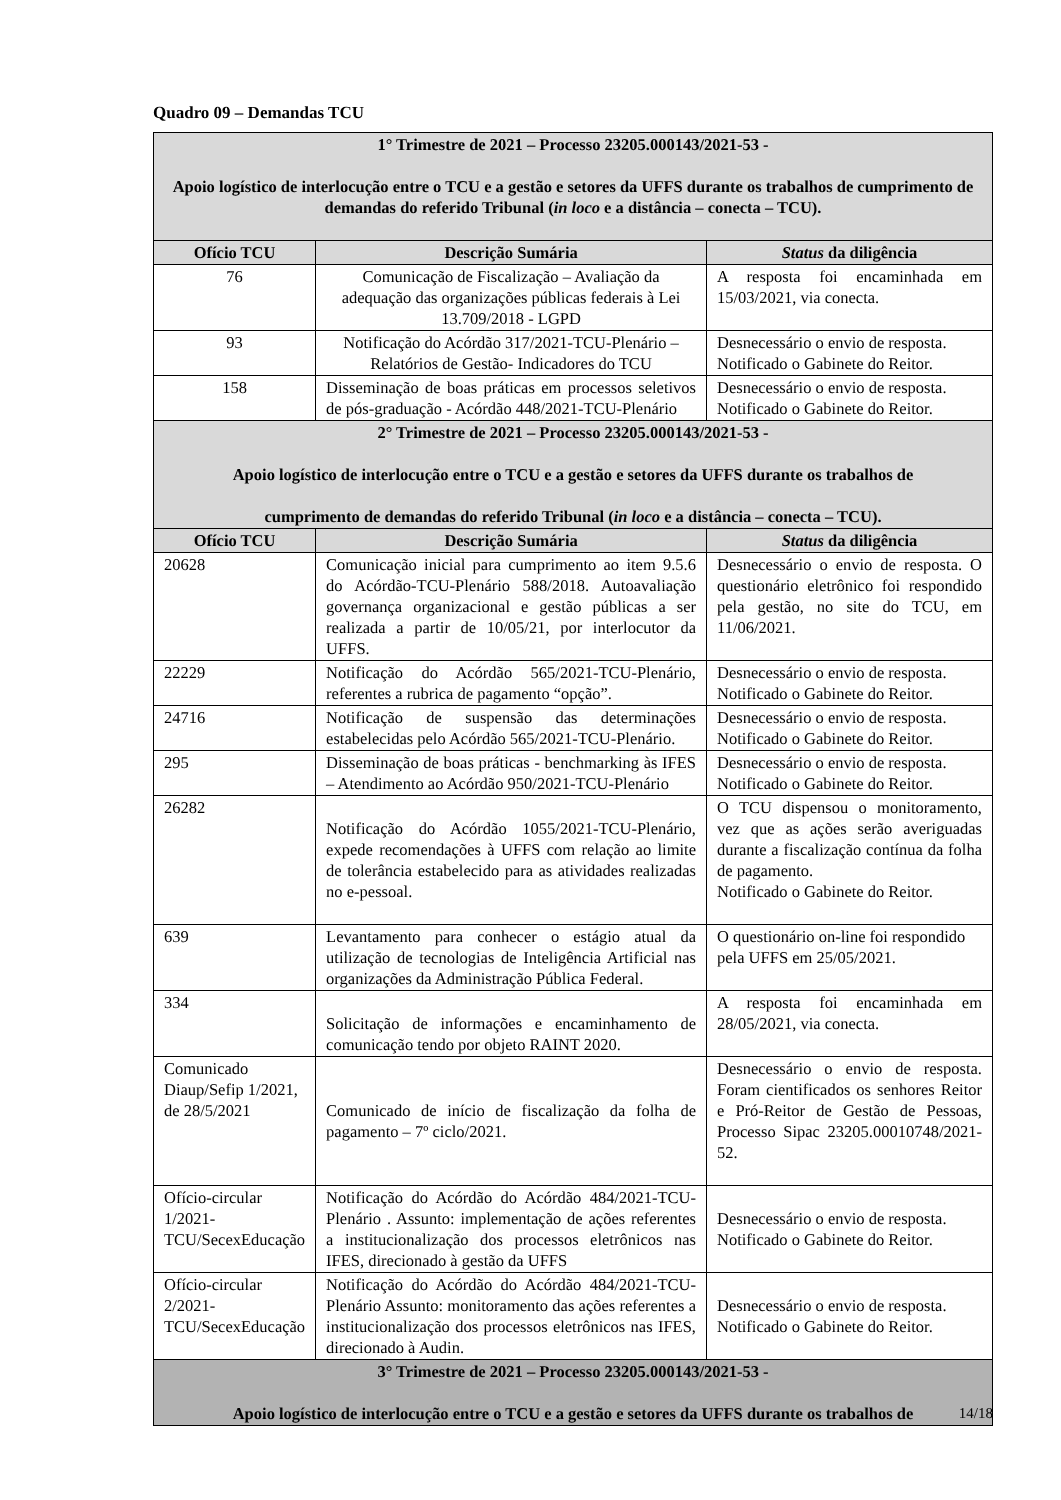Quadro 09 – Demandas TCU
| 1° Trimestre de 2021 – Processo 23205.000143/2021-53 - Apoio logístico de interlocução entre o TCU e a gestão e setores da UFFS durante os trabalhos de cumprimento de demandas do referido Tribunal ( in loco e a distância – conecta – TCU). | | |
| Ofício TCU | Descrição Sumária | Status da diligência |
| 76 | Comunicação de Fiscalização – Avaliação da adequação das organizações públicas federais à Lei 13.709/2018 - LGPD | A resposta foi encaminhada em 15/03/2021, via conecta. |
| 93 | Notificação do Acórdão 317/2021-TCU-Plenário – Relatórios de Gestão- Indicadores do TCU | Desnecessário o envio de resposta. Notificado o Gabinete do Reitor. |
| 158 | Disseminação de boas práticas em processos seletivos de pós-graduação - Acórdão 448/2021-TCU-Plenário | Desnecessário o envio de resposta. Notificado o Gabinete do Reitor. |
| 2° Trimestre de 2021 – Processo 23205.000143/2021-53 - Apoio logístico de interlocução entre o TCU e a gestão e setores da UFFS durante os trabalhos de cumprimento de demandas do referido Tribunal ( in loco e a distância – conecta – TCU). | | |
| Ofício TCU | Descrição Sumária | Status da diligência |
| 20628 | Comunicação inicial para cumprimento ao item 9.5.6 do Acórdão-TCU-Plenário 588/2018. Autoavaliação governança organizacional e gestão públicas a ser realizada a partir de 10/05/21, por interlocutor da UFFS. | Desnecessário o envio de resposta. O questionário eletrônico foi respondido pela gestão, no site do TCU, em 11/06/2021. |
| 22229 | Notificação do Acórdão 565/2021-TCU-Plenário, referentes a rubrica de pagamento “opção”. | Desnecessário o envio de resposta. Notificado o Gabinete do Reitor. |
| 24716 | Notificação de suspensão das determinações estabelecidas pelo Acórdão 565/2021-TCU-Plenário. | Desnecessário o envio de resposta. Notificado o Gabinete do Reitor. |
| 295 | Disseminação de boas práticas - benchmarking às IFES – Atendimento ao Acórdão 950/2021-TCU-Plenário | Desnecessário o envio de resposta. Notificado o Gabinete do Reitor. |
| 26282 | Notificação do Acórdão 1055/2021-TCU-Plenário, expede recomendações à UFFS com relação ao limite de tolerância estabelecido para as atividades realizadas no e-pessoal. | O TCU dispensou o monitoramento, vez que as ações serão averiguadas durante a fiscalização contínua da folha de pagamento. Notificado o Gabinete do Reitor. |
| 639 | Levantamento para conhecer o estágio atual da utilização de tecnologias de Inteligência Artificial nas organizações da Administração Pública Federal. | O questionário on-line foi respondido pela UFFS em 25/05/2021. |
| 334 | Solicitação de informações e encaminhamento de comunicação tendo por objeto RAINT 2020. | A resposta foi encaminhada em 28/05/2021, via conecta. |
| Comunicado Diaup/Sefip 1/2021, de 28/5/2021 | Comunicado de início de fiscalização da folha de pagamento – 7º ciclo/2021. | Desnecessário o envio de resposta. Foram cientificados os senhores Reitor e Pró-Reitor de Gestão de Pessoas, Processo Sipac 23205.00010748/2021-52. |
| Ofício-circular 1/2021-TCU/SecexEducação | Notificação do Acórdão do Acórdão 484/2021-TCU-Plenário . Assunto: implementação de ações referentes a institucionalização dos processos eletrônicos nas IFES, direcionado à gestão da UFFS | Desnecessário o envio de resposta. Notificado o Gabinete do Reitor. |
| Ofício-circular 2/2021-TCU/SecexEducação | Notificação do Acórdão do Acórdão 484/2021-TCU-Plenário Assunto: monitoramento das ações referentes a institucionalização dos processos eletrônicos nas IFES, direcionado à Audin. | Desnecessário o envio de resposta. Notificado o Gabinete do Reitor. |
| 3° Trimestre de 2021 – Processo 23205.000143/2021-53 - Apoio logístico de interlocução entre o TCU e a gestão e setores da UFFS durante os trabalhos de | | |
14/18